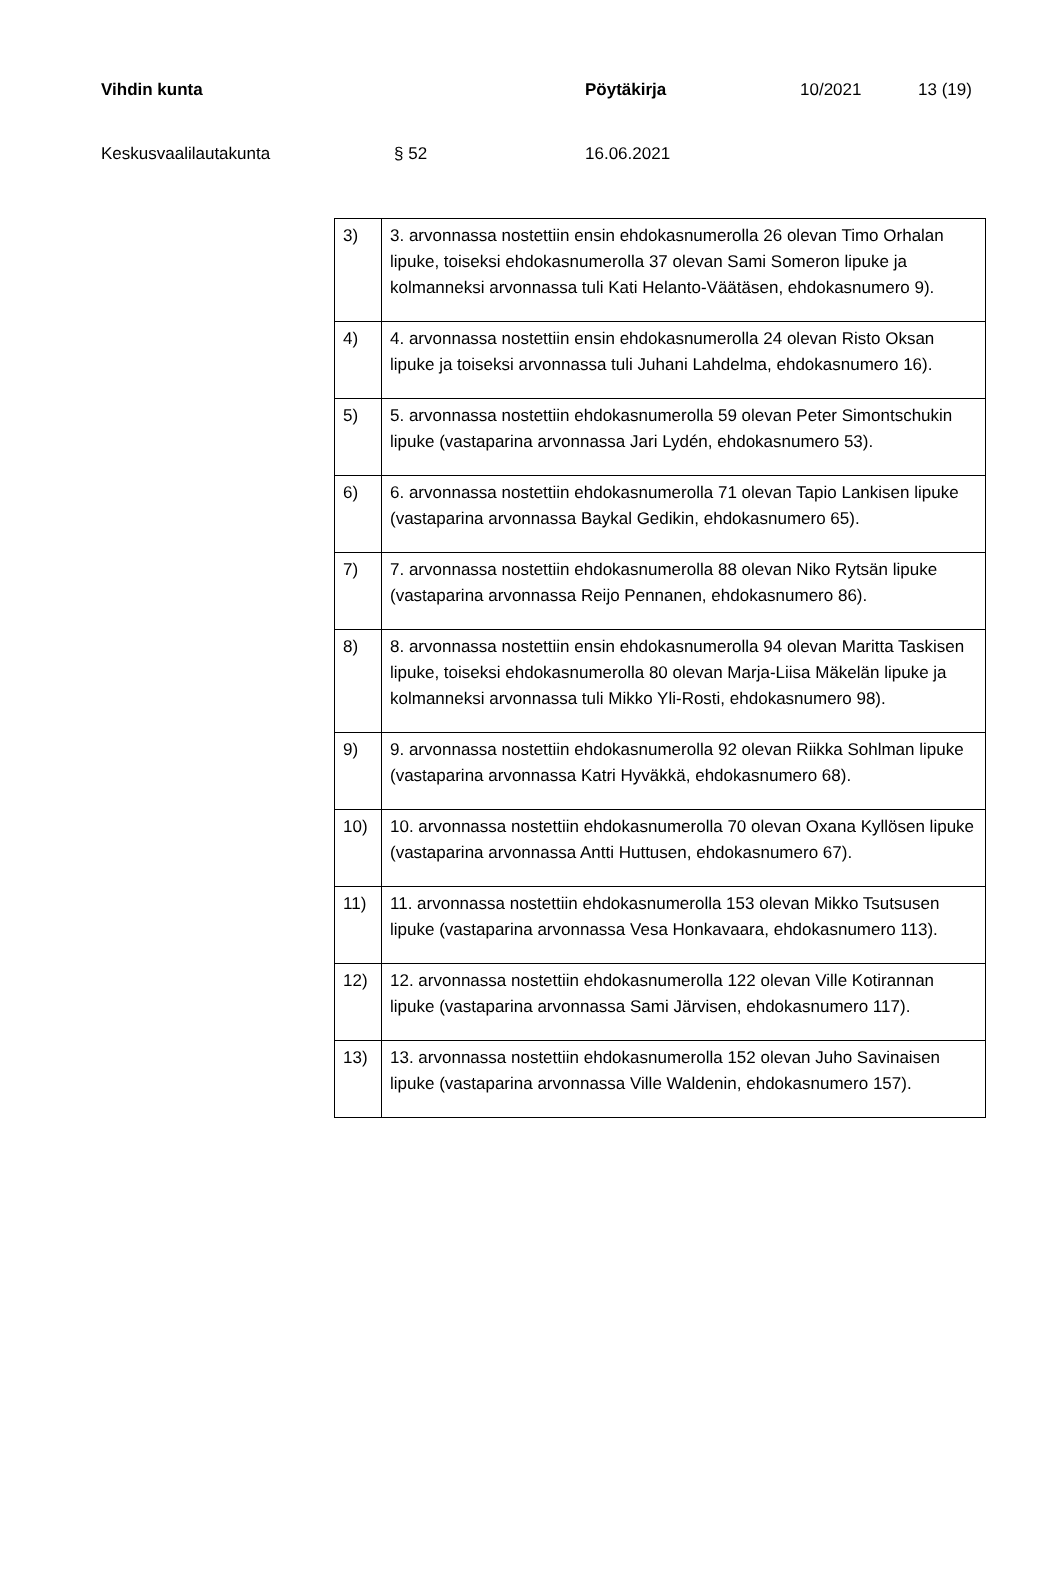Vihdin kunta Pöytäkirja 10/2021 13 (19)
Keskusvaalilautakunta § 52 16.06.2021
| 3) | 3. arvonnassa nostettiin ensin ehdokasnumerolla 26 olevan Timo Orhalan lipuke, toiseksi ehdokasnumerolla 37 olevan Sami Someron lipuke ja kolmanneksi arvonnassa tuli Kati Helanto-Väätäsen, ehdokasnumero 9). |
| 4) | 4. arvonnassa nostettiin ensin ehdokasnumerolla 24 olevan Risto Oksan lipuke ja toiseksi arvonnassa tuli Juhani Lahdelma, ehdokasnumero 16). |
| 5) | 5. arvonnassa nostettiin ehdokasnumerolla 59 olevan Peter Simontschukin lipuke (vastaparina arvonnassa Jari Lydén, ehdokasnumero 53). |
| 6) | 6. arvonnassa nostettiin ehdokasnumerolla 71 olevan Tapio Lankisen lipuke (vastaparina arvonnassa Baykal Gedikin, ehdokasnumero 65). |
| 7) | 7. arvonnassa nostettiin ehdokasnumerolla 88 olevan Niko Rytsän lipuke (vastaparina arvonnassa Reijo Pennanen, ehdokasnumero 86). |
| 8) | 8. arvonnassa nostettiin ensin ehdokasnumerolla 94 olevan Maritta Taskisen lipuke, toiseksi ehdokasnumerolla 80 olevan Marja-Liisa Mäkelän lipuke ja kolmanneksi arvonnassa tuli Mikko Yli-Rosti, ehdokasnumero 98). |
| 9) | 9. arvonnassa nostettiin ehdokasnumerolla 92 olevan Riikka Sohlman lipuke (vastaparina arvonnassa Katri Hyväkkä, ehdokasnumero 68). |
| 10) | 10. arvonnassa nostettiin ehdokasnumerolla 70 olevan Oxana Kyllösen lipuke (vastaparina arvonnassa Antti Huttusen, ehdokasnumero 67). |
| 11) | 11. arvonnassa nostettiin ehdokasnumerolla 153 olevan Mikko Tsutsusen lipuke (vastaparina arvonnassa Vesa Honkavaara, ehdokasnumero 113). |
| 12) | 12. arvonnassa nostettiin ehdokasnumerolla 122 olevan Ville Kotirannan lipuke (vastaparina arvonnassa Sami Järvisen, ehdokasnumero 117). |
| 13) | 13. arvonnassa nostettiin ehdokasnumerolla 152 olevan Juho Savinaisen lipuke (vastaparina arvonnassa Ville Waldenin, ehdokasnumero 157). |